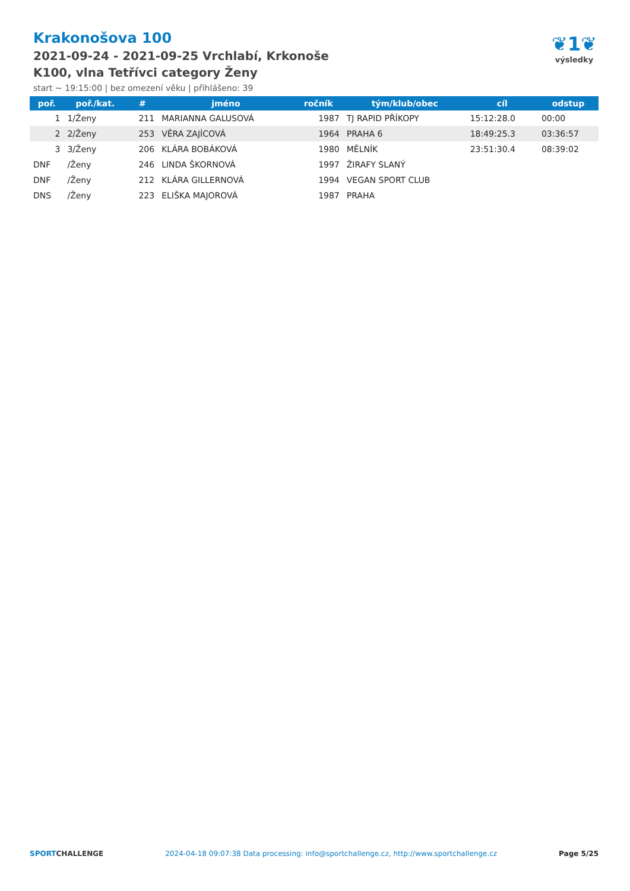Krakonošova 100
2021-09-24 - 2021-09-25 Vrchlabí, Krkonoše
K100, vlna Tetřívci category Ženy
start ~ 19:15:00 | bez omezení věku | přihlášeno: 39
❦1❦
výsledky
| poř. | poř./kat. | # | jméno | ročník | tým/klub/obec | cíl | odstup |
| --- | --- | --- | --- | --- | --- | --- | --- |
| 1 | 1/Ženy | 211 | MARIANNA GALUSOVÁ | 1987 | TJ RAPID PŘÍKOPY | 15:12:28.0 | 00:00 |
| 2 | 2/Ženy | 253 | VĚRA ZAJÍCOVÁ | 1964 | PRAHA 6 | 18:49:25.3 | 03:36:57 |
| 3 | 3/Ženy | 206 | KLÁRA BOBÁKOVÁ | 1980 | MĚLNÍK | 23:51:30.4 | 08:39:02 |
| DNF | /Ženy | 246 | LINDA ŠKORNOVÁ | 1997 | ŽIRAFY SLANÝ | | |
| DNF | /Ženy | 212 | KLÁRA GILLERNOVÁ | 1994 | VEGAN SPORT CLUB | | |
| DNS | /Ženy | 223 | ELIŠKA MAJOROVÁ | 1987 | PRAHA | | |
SPORTCHALLENGE 2024-04-18 09:07:38 Data processing: info@sportchallenge.cz, http://www.sportchallenge.cz Page 5/25